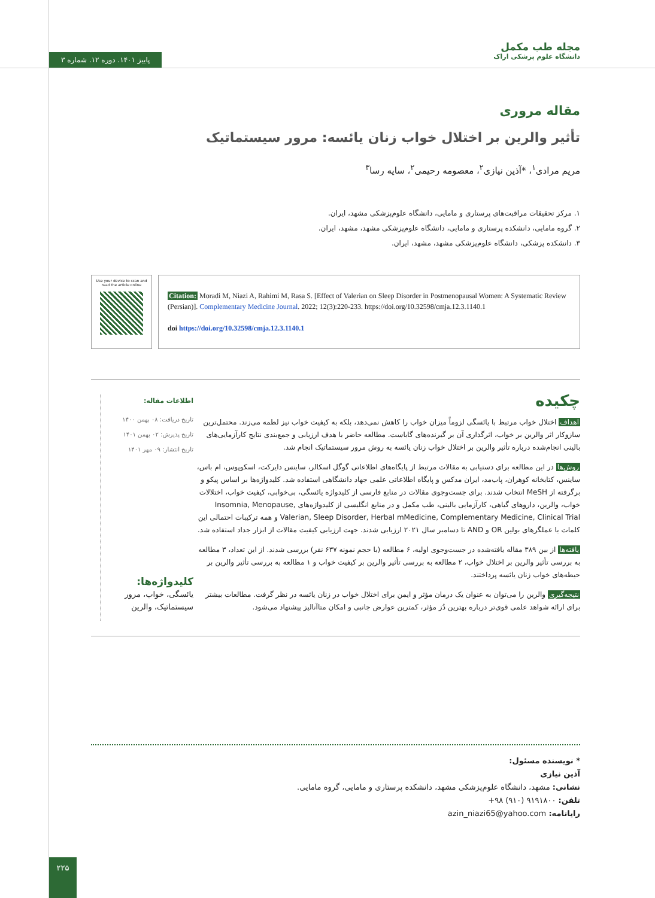پاییز ۱۴۰۱. دوره ۱۲. شماره ۳
مجله طب مکمل
دانشگاه علوم پزشکی اراک
مقاله مروری
تأثیر والرین بر اختلال خواب زنان یائسه: مرور سیستماتیک
مریم مرادی<sup>۱</sup>، *آذین نیازی<sup>۲</sup>، معصومه رحیمی<sup>۲</sup>، سایه رسا<sup>۳</sup>
۱. مرکز تحقیقات مراقبت‌های پرستاری و مامایی، دانشگاه علوم‌پزشکی مشهد، ایران.
۲. گروه مامایی، دانشکده پرستاری و مامایی، دانشگاه علوم‌پزشکی مشهد، مشهد، ایران.
۳. دانشکده پزشکی، دانشگاه علوم‌پزشکی مشهد، مشهد، ایران.
Use your device to scan and read the article online
Citation: Moradi M, Niazi A, Rahimi M, Rasa S. [Effect of Valerian on Sleep Disorder in Postmenopausal Women: A Systematic Review (Persian)]. Complementary Medicine Journal. 2022; 12(3):220-233. https://doi.org/10.32598/cmja.12.3.1140.1
doi https://doi.org/10.32598/cmja.12.3.1140.1
چکیده
اهداف اختلال خواب مرتبط با یائسگی لزوماً میزان خواب را کاهش نمی‌دهد، بلکه به کیفیت خواب نیز لطمه می‌زند. محتمل‌ترین سازوکار اثر والرین بر خواب، اثرگذاری آن بر گیرنده‌های گاباست. مطالعه حاضر با هدف ارزیابی و جمع‌بندی نتایج کارآزمایی‌های بالینی انجام‌شده درباره تأثیر والرین بر اختلال خواب زنان یائسه به روش مرور سیستماتیک انجام شد.
روش‌ها در این مطالعه برای دستیابی به مقالات مرتبط از پایگاه‌های اطلاعاتی گوگل اسکالر، ساینس دایرکت، اسکوپوس، ام باس، ساینس، کتابخانه کوهران، پاب‌مد، ایران مدکس و پایگاه اطلاعاتی علمی جهاد دانشگاهی استفاده شد. کلیدواژه‌ها بر اساس پیکو و برگرفته از MeSH انتخاب شدند. برای جست‌وجوی مقالات در منابع فارسی از کلیدواژه یائسگی، بی‌خوابی، کیفیت خواب، اختلالات خواب، والرین، داروهای گیاهی، کارآزمایی بالینی، طب مکمل و در منابع انگلیسی از کلیدواژه‌های Insomnia, Menopause, Valerian, Sleep Disorder, Herbal mMedicine, Complementary Medicine, Clinical Trial و همه ترکیبات احتمالی این کلمات با عملگرهای بولین OR و AND تا دسامبر سال ۲۰۲۱ ارزیابی شدند. جهت ارزیابی کیفیت مقالات از ابزار جداد استفاده شد.
یافته‌ها از بین ۳۸۹ مقاله یافته‌شده در جست‌وجوی اولیه، ۶ مطالعه (با حجم نمونه ۶۳۷ نفر) بررسی شدند. از این تعداد، ۳ مطالعه به بررسی تأثیر والرین بر اختلال خواب، ۲ مطالعه به بررسی تأثیر والرین بر کیفیت خواب و ۱ مطالعه به بررسی تأثیر والرین بر حیطه‌های خواب زنان یائسه پرداختند.
نتیجه‌گیری والرین را می‌توان به عنوان یک درمان مؤثر و ایمن برای اختلال خواب در زنان یائسه در نظر گرفت. مطالعات بیشتر برای ارائه شواهد علمی قوی‌تر درباره بهترین دُز مؤثر، کمترین عوارض جانبی و امکان متاآنالیز پیشنهاد می‌شود.
اطلاعات مقاله:
تاریخ دریافت: ۰۸ بهمن ۱۴۰۰
تاریخ پذیرش: ۰۲ بهمن ۱۴۰۱
تاریخ انتشار: ۰۹ مهر ۱۴۰۱
کلیدواژه‌ها:
یائسگی، خواب، مرور سیستماتیک، والرین
* نویسنده مسئول:
آذین نیازی
نشانی: مشهد، دانشگاه علوم‌پزشکی مشهد، دانشکده پرستاری و مامایی، گروه مامایی.
تلفن: ۹۱۹۱۸۰۰ (۹۱۰) ۹۸+
رایانامه: azin_niazi65@yahoo.com
۲۲۵